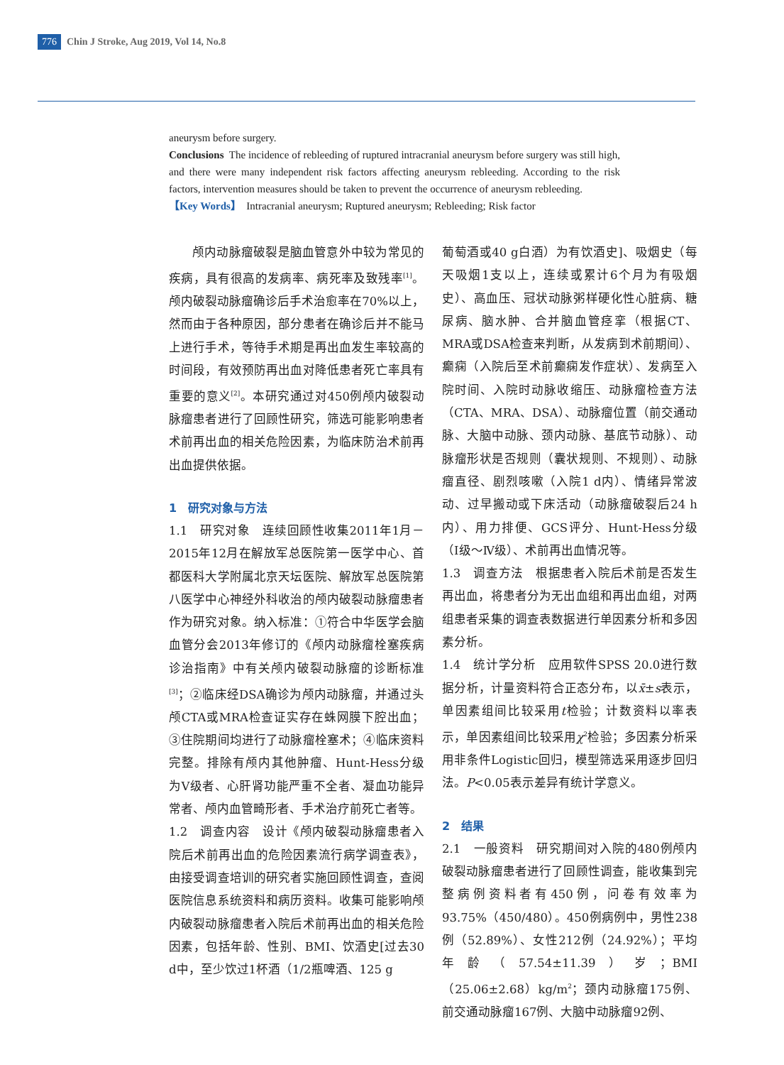776 Chin J Stroke, Aug 2019, Vol 14, No.8
aneurysm before surgery.
Conclusions The incidence of rebleeding of ruptured intracranial aneurysm before surgery was still high, and there were many independent risk factors affecting aneurysm rebleeding. According to the risk factors, intervention measures should be taken to prevent the occurrence of aneurysm rebleeding.
【Key Words】 Intracranial aneurysm; Ruptured aneurysm; Rebleeding; Risk factor
颅内动脉瘤破裂是脑血管意外中较为常见的疾病，具有很高的发病率、病死率及致残率<sup>[1]</sup>。颅内破裂动脉瘤确诊后手术治愈率在70%以上，然而由于各种原因，部分患者在确诊后并不能马上进行手术，等待手术期是再出血发生率较高的时间段，有效预防再出血对降低患者死亡率具有重要的意义<sup>[2]</sup>。本研究通过对450例颅内破裂动脉瘤患者进行了回顾性研究，筛选可能影响患者术前再出血的相关危险因素，为临床防治术前再出血提供依据。
1　研究对象与方法
1.1　研究对象　连续回顾性收集2011年1月－2015年12月在解放军总医院第一医学中心、首都医科大学附属北京天坛医院、解放军总医院第八医学中心神经外科收治的颅内破裂动脉瘤患者作为研究对象。纳入标准：①符合中华医学会脑血管分会2013年修订的《颅内动脉瘤栓塞疾病诊治指南》中有关颅内破裂动脉瘤的诊断标准<sup>[3]</sup>；②临床经DSA确诊为颅内动脉瘤，并通过头颅CTA或MRA检查证实存在蛛网膜下腔出血；③住院期间均进行了动脉瘤栓塞术；④临床资料完整。排除有颅内其他肿瘤、Hunt-Hess分级为V级者、心肝肾功能严重不全者、凝血功能异常者、颅内血管畸形者、手术治疗前死亡者等。
1.2　调查内容　设计《颅内破裂动脉瘤患者入院后术前再出血的危险因素流行病学调查表》，由接受调查培训的研究者实施回顾性调查，查阅医院信息系统资料和病历资料。收集可能影响颅内破裂动脉瘤患者入院后术前再出血的相关危险因素，包括年龄、性别、BMI、饮酒史[过去30 d中，至少饮过1杯酒（1/2瓶啤酒、125 g
葡萄酒或40 g白酒）为有饮酒史]、吸烟史（每天吸烟1支以上，连续或累计6个月为有吸烟史）、高血压、冠状动脉粥样硬化性心脏病、糖尿病、脑水肿、合并脑血管痉挛（根据CT、MRA或DSA检查来判断，从发病到术前期间）、癫痫（入院后至术前癫痫发作症状）、发病至入院时间、入院时动脉收缩压、动脉瘤检查方法（CTA、MRA、DSA）、动脉瘤位置（前交通动脉、大脑中动脉、颈内动脉、基底节动脉）、动脉瘤形状是否规则（囊状规则、不规则）、动脉瘤直径、剧烈咳嗽（入院1 d内）、情绪异常波动、过早搬动或下床活动（动脉瘤破裂后24 h内）、用力排便、GCS评分、Hunt-Hess分级（Ⅰ级～Ⅳ级）、术前再出血情况等。
1.3　调查方法　根据患者入院后术前是否发生再出血，将患者分为无出血组和再出血组，对两组患者采集的调查表数据进行单因素分析和多因素分析。
1.4　统计学分析　应用软件SPSS 20.0进行数据分析，计量资料符合正态分布，以x̄±s表示，单因素组间比较采用t检验；计数资料以率表示，单因素组间比较采用χ<sup>2</sup>检验；多因素分析采用非条件Logistic回归，模型筛选采用逐步回归法。P<0.05表示差异有统计学意义。
2　结果
2.1　一般资料　研究期间对入院的480例颅内破裂动脉瘤患者进行了回顾性调查，能收集到完整病例资料者有450例，问卷有效率为93.75%（450/480）。450例病例中，男性238例（52.89%）、女性212例（24.92%）；平均年龄（57.54±11.39）岁；BMI（25.06±2.68）kg/m<sup>2</sup>；颈内动脉瘤175例、前交通动脉瘤167例、大脑中动脉瘤92例、